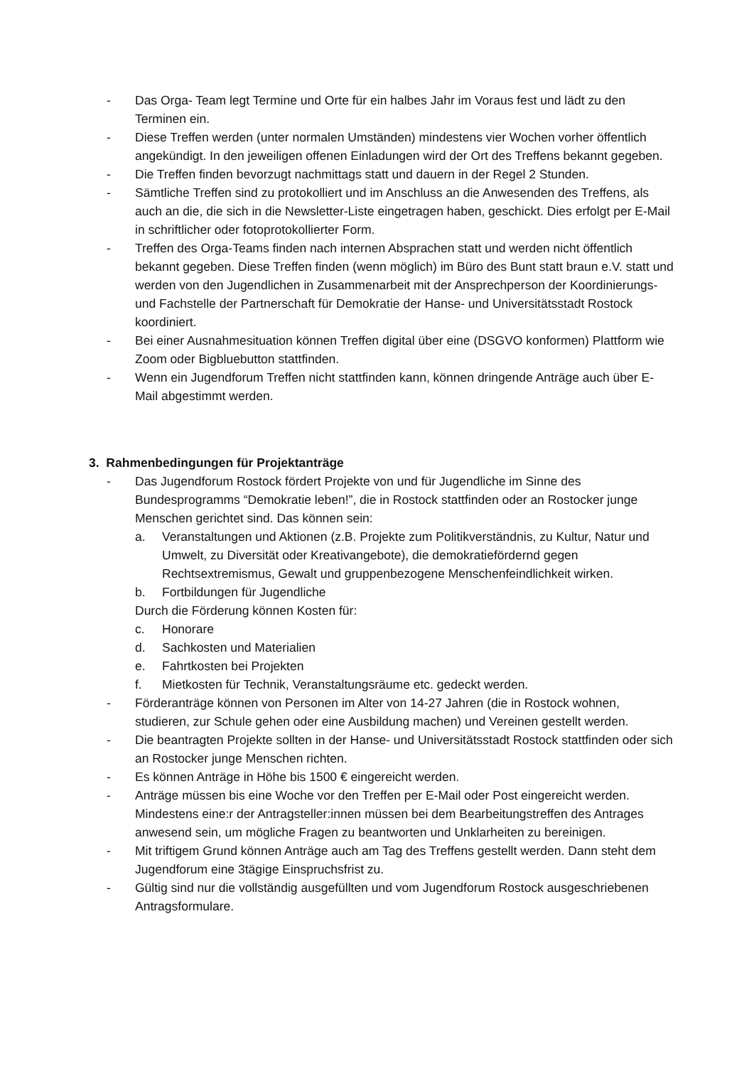- Das Orga- Team legt Termine und Orte für ein halbes Jahr im Voraus fest und lädt zu den Terminen ein.
- Diese Treffen werden (unter normalen Umständen) mindestens vier Wochen vorher öffentlich angekündigt. In den jeweiligen offenen Einladungen wird der Ort des Treffens bekannt gegeben.
- Die Treffen finden bevorzugt nachmittags statt und dauern in der Regel 2 Stunden.
- Sämtliche Treffen sind zu protokolliert und im Anschluss an die Anwesenden des Treffens, als auch an die, die sich in die Newsletter-Liste eingetragen haben, geschickt. Dies erfolgt per E-Mail in schriftlicher oder fotoprotokollierter Form.
- Treffen des Orga-Teams finden nach internen Absprachen statt und werden nicht öffentlich bekannt gegeben. Diese Treffen finden (wenn möglich) im Büro des Bunt statt braun e.V. statt und werden von den Jugendlichen in Zusammenarbeit mit der Ansprechperson der Koordinierungs- und Fachstelle der Partnerschaft für Demokratie der Hanse- und Universitätsstadt Rostock koordiniert.
- Bei einer Ausnahmesituation können Treffen digital über eine (DSGVO konformen) Plattform wie Zoom oder Bigbluebutton stattfinden.
- Wenn ein Jugendforum Treffen nicht stattfinden kann, können dringende Anträge auch über E-Mail abgestimmt werden.
3. Rahmenbedingungen für Projektanträge
- Das Jugendforum Rostock fördert Projekte von und für Jugendliche im Sinne des Bundesprogramms “Demokratie leben!”, die in Rostock stattfinden oder an Rostocker junge Menschen gerichtet sind. Das können sein:
a. Veranstaltungen und Aktionen (z.B. Projekte zum Politikverständnis, zu Kultur, Natur und Umwelt, zu Diversität oder Kreativangebote), die demokratiefördernd gegen Rechtsextremismus, Gewalt und gruppenbezogene Menschenfeindlichkeit wirken.
b. Fortbildungen für Jugendliche
Durch die Förderung können Kosten für:
c. Honorare
d. Sachkosten und Materialien
e. Fahrtkosten bei Projekten
f. Mietkosten für Technik, Veranstaltungsräume etc. gedeckt werden.
- Förderanträge können von Personen im Alter von 14-27 Jahren (die in Rostock wohnen, studieren, zur Schule gehen oder eine Ausbildung machen) und Vereinen gestellt werden.
- Die beantragten Projekte sollten in der Hanse- und Universitätsstadt Rostock stattfinden oder sich an Rostocker junge Menschen richten.
- Es können Anträge in Höhe bis 1500 € eingereicht werden.
- Anträge müssen bis eine Woche vor den Treffen per E-Mail oder Post eingereicht werden. Mindestens eine:r der Antragsteller:innen müssen bei dem Bearbeitungstreffen des Antrages anwesend sein, um mögliche Fragen zu beantworten und Unklarheiten zu bereinigen.
- Mit triftigem Grund können Anträge auch am Tag des Treffens gestellt werden. Dann steht dem Jugendforum eine 3tägige Einspruchsfrist zu.
- Gültig sind nur die vollständig ausgefüllten und vom Jugendforum Rostock ausgeschriebenen Antragsformulare.